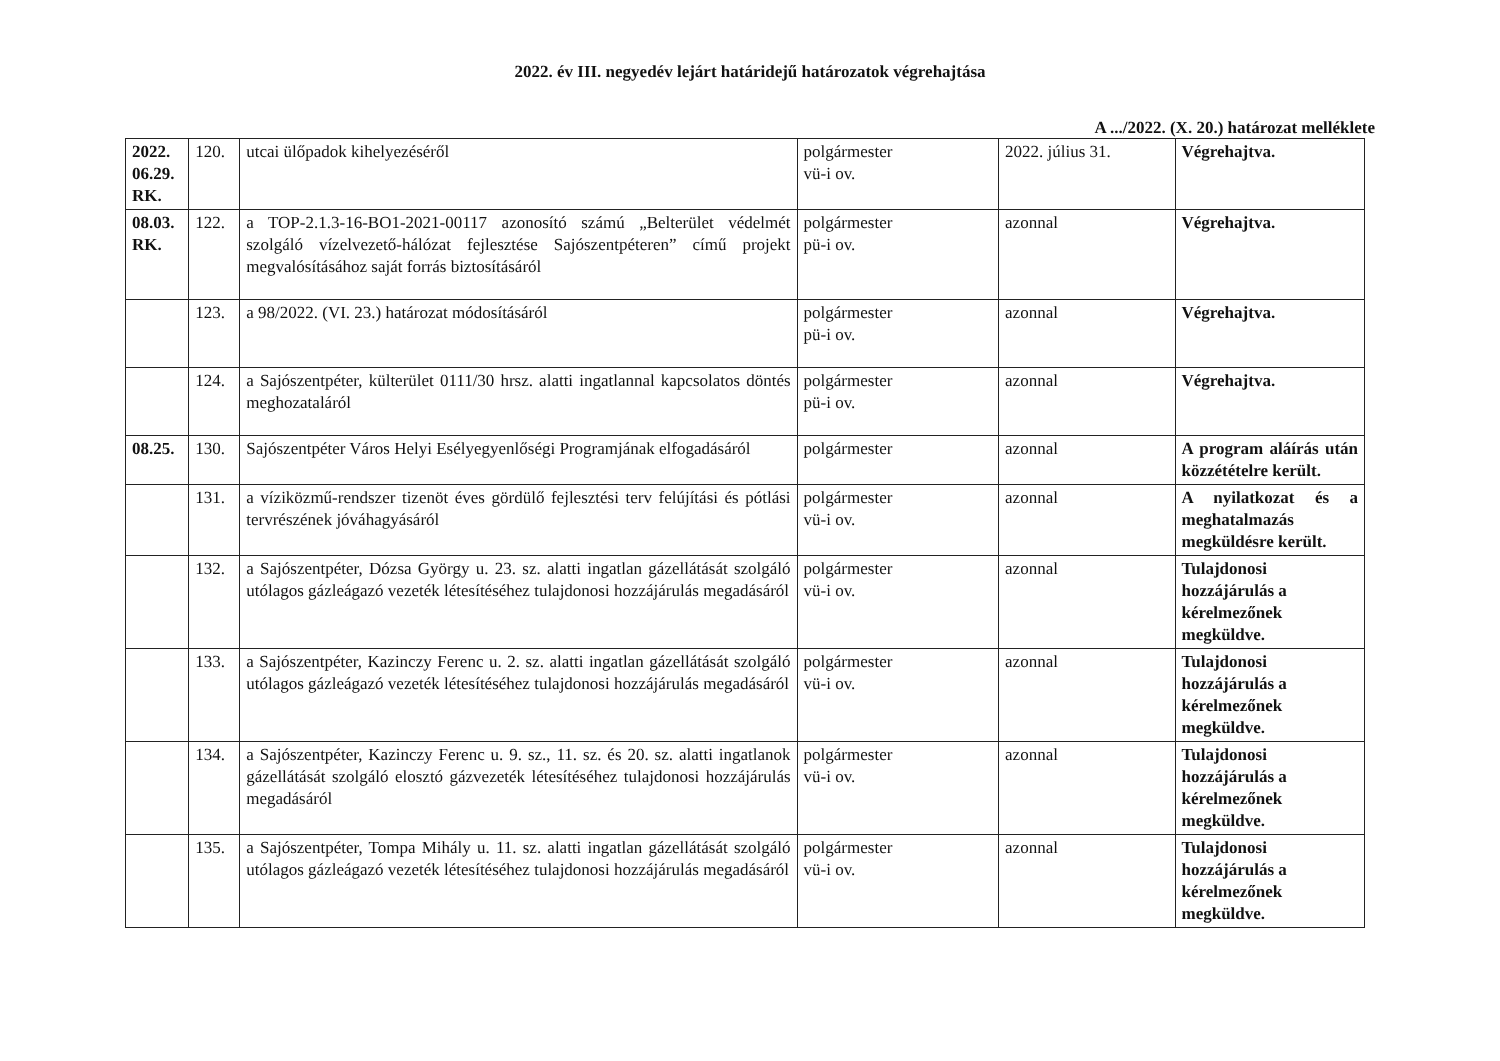2022. év III. negyedév lejárt határidejű határozatok végrehajtása
A .../2022. (X. 20.) határozat melléklete
| 2022. 06.29. RK. | 120. | utcai ülőpadok kihelyezéséről | polgármester vü-i ov. | 2022. július 31. | Végrehajtva. |
| 08.03. RK. | 122. | a TOP-2.1.3-16-BO1-2021-00117 azonosító számú „Belterület védelmét szolgáló vízelvezető-hálózat fejlesztése Sajószentpéteren” című projekt megvalósításához saját forrás biztosításáról | polgármester pü-i ov. | azonnal | Végrehajtva. |
| | 123. | a 98/2022. (VI. 23.) határozat módosításáról | polgármester pü-i ov. | azonnal | Végrehajtva. |
| | 124. | a Sajószentpéter, külterület 0111/30 hrsz. alatti ingatlannal kapcsolatos döntés meghozataláról | polgármester pü-i ov. | azonnal | Végrehajtva. |
| 08.25. | 130. | Sajószentpéter Város Helyi Esélyegyenlőségi Programjának elfogadásáról | polgármester | azonnal | A program aláírás után közzétételre került. |
| | 131. | a víziközmű-rendszer tizenöt éves gördülő fejlesztési terv felújítási és pótlási tervrészének jóváhagyásáról | polgármester vü-i ov. | azonnal | A nyilatkozat és a meghatalmazás megküldésre került. |
| | 132. | a Sajószentpéter, Dózsa György u. 23. sz. alatti ingatlan gázellátását szolgáló utólagos gázleágazó vezeték létesítéséhez tulajdonosi hozzájárulás megadásáról | polgármester vü-i ov. | azonnal | Tulajdonosi hozzájárulás a kérelmezőnek megküldve. |
| | 133. | a Sajószentpéter, Kazinczy Ferenc u. 2. sz. alatti ingatlan gázellátását szolgáló utólagos gázleágazó vezeték létesítéséhez tulajdonosi hozzájárulás megadásáról | polgármester vü-i ov. | azonnal | Tulajdonosi hozzájárulás a kérelmezőnek megküldve. |
| | 134. | a Sajószentpéter, Kazinczy Ferenc u. 9. sz., 11. sz. és 20. sz. alatti ingatlanok gázellátását szolgáló elosztó gázvezeték létesítéséhez tulajdonosi hozzájárulás megadásáról | polgármester vü-i ov. | azonnal | Tulajdonosi hozzájárulás a kérelmezőnek megküldve. |
| | 135. | a Sajószentpéter, Tompa Mihály u. 11. sz. alatti ingatlan gázellátását szolgáló utólagos gázleágazó vezeték létesítéséhez tulajdonosi hozzájárulás megadásáról | polgármester vü-i ov. | azonnal | Tulajdonosi hozzájárulás a kérelmezőnek megküldve. |